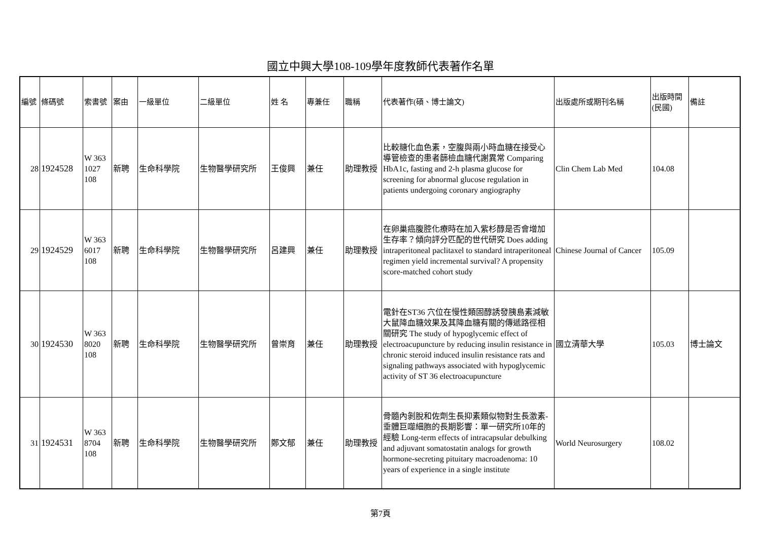國立中興大學108-109學年度教師代表著作名單
| 編號 | 條碼號 | 索書號 | 案由 | 一級單位 | 二級單位 | 姓 名 | 專兼任 | 職稱 | 代表著作(碩、博士論文) | 出版處所或期刊名稱 | 出版時間(民國) | 備註 |
| --- | --- | --- | --- | --- | --- | --- | --- | --- | --- | --- | --- | --- |
| 28 | 1924528 | W 363 1027 108 | 新聘 | 生命科學院 | 生物醫學研究所 | 王俊興 | 兼任 | 助理教授 | 比較糖化血色素，空腹與兩小時血糖在接受心導管檢查的患者篩檢血糖代謝異常 Comparing HbA1c, fasting and 2-h plasma glucose for screening for abnormal glucose regulation in patients undergoing coronary angiography | Clin Chem Lab Med | 104.08 | |
| 29 | 1924529 | W 363 6017 108 | 新聘 | 生命科學院 | 生物醫學研究所 | 呂建興 | 兼任 | 助理教授 | 在卵巢癌腹腔化療時在加入紫杉醇是否會增加生存率？傾向評分匹配的世代研究 Does adding intraperitoneal paclitaxel to standard intraperitoneal regimen yield incremental survival? A propensity score-matched cohort study | Chinese Journal of Cancer | 105.09 | |
| 30 | 1924530 | W 363 8020 108 | 新聘 | 生命科學院 | 生物醫學研究所 | 曾崇育 | 兼任 | 助理教授 | 電針在ST36 穴位在慢性類固醇誘發胰島素減敏大鼠降血糖效果及其降血糖有關的傳遞路徑相關研究 The study of hypoglycemic effect of electroacupuncture by reducing insulin resistance in chronic steroid induced insulin resistance rats and signaling pathways associated with hypoglycemic activity of ST 36 electroacupuncture | 國立清華大學 | 105.03 | 博士論文 |
| 31 | 1924531 | W 363 8704 108 | 新聘 | 生命科學院 | 生物醫學研究所 | 鄭文郁 | 兼任 | 助理教授 | 骨髓內剝脫和佐劑生長抑素類似物對生長激素-垂體巨噬細胞的長期影響：單一研究所10年的經驗 Long-term effects of intracapsular debulking and adjuvant somatostatin analogs for growth hormone-secreting pituitary macroadenoma: 10 years of experience in a single institute | World Neurosurgery | 108.02 | |
第7頁